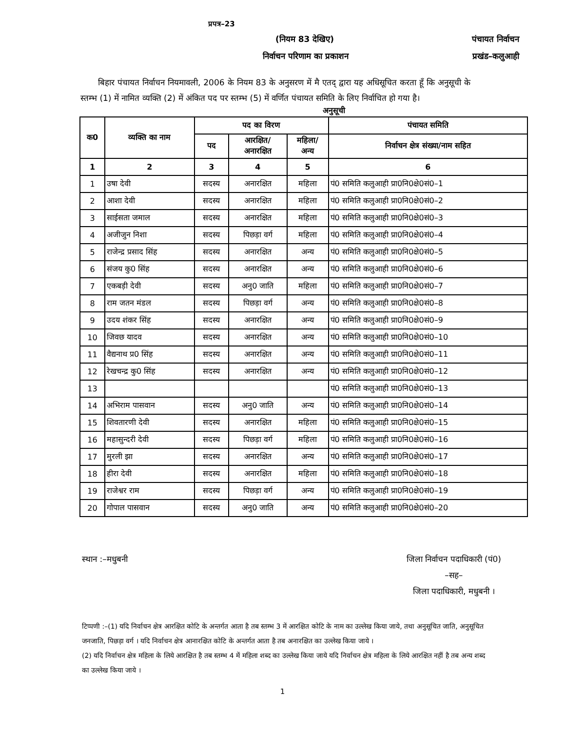प्रपत्र–23
(नियम 83 देखिए) पंचायत निर्वाचन
निर्वाचन परिणाम का प्रकाशन प्रखंड–कलुआही
बिहार पंचायत निर्वाचन नियमावली, 2006 के नियम 83 के अनुसरण में मै एतद् द्वारा यह अधिसूचित करता हूँ कि अनुसूची के स्तम्भ (1) में नामित व्यक्ति (2) में अंकित पद पर स्तम्भ (5) में वर्णित पंचायत समिति के लिए निर्वाचित हो गया है।
अनुसूची
| क0 | व्यक्ति का नाम | पद का विरण | | | पंचायत समिति |
| --- | --- | --- | --- | --- | --- |
| | | पद | आरक्षित/ अनारक्षित | महिला/ अन्य | निर्वाचन क्षेत्र संख्या/नाम सहित |
| 1 | 2 | 3 | 4 | 5 | 6 |
| 1 | उषा देवी | सदस्य | अनारक्षित | महिला | पं0 समिति कलुआही प्रा0नि0क्षे0सं0–1 |
| 2 | आशा देवी | सदस्य | अनारक्षित | महिला | पं0 समिति कलुआही प्रा0नि0क्षे0सं0–2 |
| 3 | साईसता जमाल | सदस्य | अनारक्षित | महिला | पं0 समिति कलुआही प्रा0नि0क्षे0सं0–3 |
| 4 | अजीजुन निशा | सदस्य | पिछड़ा वर्ग | महिला | पं0 समिति कलुआही प्रा0नि0क्षे0सं0–4 |
| 5 | राजेन्द्र प्रसाद सिंह | सदस्य | अनारक्षित | अन्य | पं0 समिति कलुआही प्रा0नि0क्षे0सं0–5 |
| 6 | संजय कु0 सिंह | सदस्य | अनारक्षित | अन्य | पं0 समिति कलुआही प्रा0नि0क्षे0सं0–6 |
| 7 | एकबड़ी देवी | सदस्य | अनु0 जाति | महिला | पं0 समिति कलुआही प्रा0नि0क्षे0सं0–7 |
| 8 | राम जतन मंडल | सदस्य | पिछड़ा वर्ग | अन्य | पं0 समिति कलुआही प्रा0नि0क्षे0सं0–8 |
| 9 | उदय शंकर सिंह | सदस्य | अनारक्षित | अन्य | पं0 समिति कलुआही प्रा0नि0क्षे0सं0–9 |
| 10 | जिवछ यादव | सदस्य | अनारक्षित | अन्य | पं0 समिति कलुआही प्रा0नि0क्षे0सं0–10 |
| 11 | वैद्यनाथ प्र0 सिंह | सदस्य | अनारक्षित | अन्य | पं0 समिति कलुआही प्रा0नि0क्षे0सं0–11 |
| 12 | रेखचन्द्र कु0 सिंह | सदस्य | अनारक्षित | अन्य | पं0 समिति कलुआही प्रा0नि0क्षे0सं0–12 |
| 13 | | | | | पं0 समिति कलुआही प्रा0नि0क्षे0सं0–13 |
| 14 | अभिराम पासवान | सदस्य | अनु0 जाति | अन्य | पं0 समिति कलुआही प्रा0नि0क्षे0सं0–14 |
| 15 | शिवतारणी देवी | सदस्य | अनारक्षित | महिला | पं0 समिति कलुआही प्रा0नि0क्षे0सं0–15 |
| 16 | महासुन्दरी देवी | सदस्य | पिछड़ा वर्ग | महिला | पं0 समिति कलुआही प्रा0नि0क्षे0सं0–16 |
| 17 | मुरली झा | सदस्य | अनारक्षित | अन्य | पं0 समिति कलुआही प्रा0नि0क्षे0सं0–17 |
| 18 | हीरा देवी | सदस्य | अनारक्षित | महिला | पं0 समिति कलुआही प्रा0नि0क्षे0सं0–18 |
| 19 | राजेश्वर राम | सदस्य | पिछड़ा वर्ग | अन्य | पं0 समिति कलुआही प्रा0नि0क्षे0सं0–19 |
| 20 | गोपाल पासवान | सदस्य | अनु0 जाति | अन्य | पं0 समिति कलुआही प्रा0नि0क्षे0सं0–20 |
स्थान :–मधुबनी जिला निर्वाचन पदाधिकारी (पं0)
–सह–
जिला पदाधिकारी, मधुबनी ।
टिप्पणी :–(1) यदि निर्वाचन क्षेत्र आरक्षित कोटि के अन्तर्गत आता है तब स्तम्भ 3 में आरक्षित कोटि के नाम का उल्लेख किया जाये, तथा अनुसूचित जाति, अनुसूचित जनजाति, पिछड़ा वर्ग । यदि निर्वाचन क्षेत्र आनारक्षित कोटि के अन्तर्गत आता है तब अनारक्षित का उल्लेख किया जाये ।
(2) यदि निर्वाचन क्षेत्र महिला के लिये आरक्षित है तब स्तम्भ 4 में महिला शब्द का उल्लेख किया जाये यदि निर्वाचन क्षेत्र महिला के लिये आरक्षित नहीं है तब अन्य शब्द का उल्लेख किया जाये ।
1